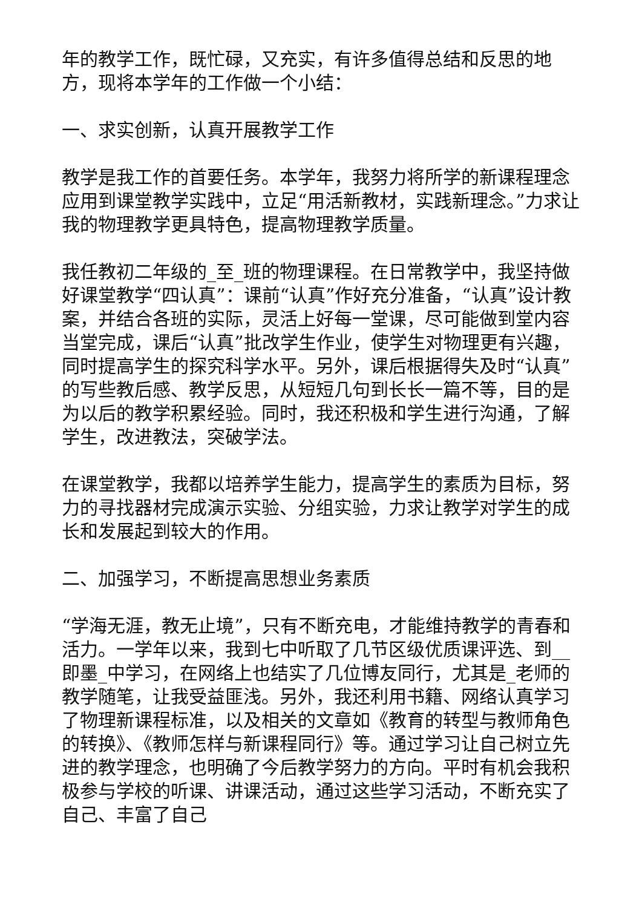年的教学工作，既忙碌，又充实，有许多值得总结和反思的地方，现将本学年的工作做一个小结：
一、求实创新，认真开展教学工作
教学是我工作的首要任务。本学年，我努力将所学的新课程理念应用到课堂教学实践中，立足“用活新教材，实践新理念。”力求让我的物理教学更具特色，提高物理教学质量。
我任教初二年级的_至_班的物理课程。在日常教学中，我坚持做好课堂教学“四认真”：课前“认真”作好充分准备，“认真”设计教案，并结合各班的实际，灵活上好每一堂课，尽可能做到堂内容当堂完成，课后“认真”批改学生作业，使学生对物理更有兴趣，同时提高学生的探究科学水平。另外，课后根据得失及时“认真”的写些教后感、教学反思，从短短几句到长长一篇不等，目的是为以后的教学积累经验。同时，我还积极和学生进行沟通，了解学生，改进教法，突破学法。
在课堂教学，我都以培养学生能力，提高学生的素质为目标，努力的寻找器材完成演示实验、分组实验，力求让教学对学生的成长和发展起到较大的作用。
二、加强学习，不断提高思想业务素质
“学海无涯，教无止境”，只有不断充电，才能维持教学的青春和活力。一学年以来，我到七中听取了几节区级优质课评选、到__即墨_中学习，在网络上也结实了几位博友同行，尤其是_老师的教学随笔，让我受益匪浅。另外，我还利用书籍、网络认真学习了物理新课程标准，以及相关的文章如《教育的转型与教师角色的转换》、《教师怎样与新课程同行》等。通过学习让自己树立先进的教学理念，也明确了今后教学努力的方向。平时有机会我积极参与学校的听课、讲课活动，通过这些学习活动，不断充实了自己、丰富了自己